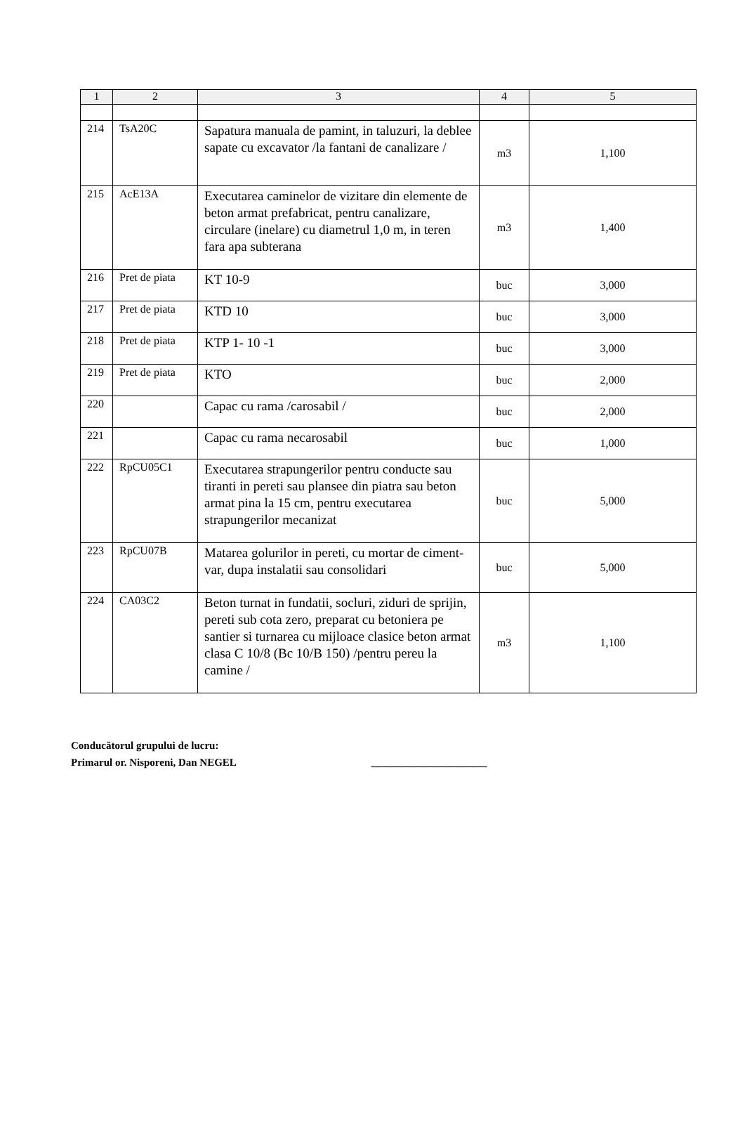| 1 | 2 | 3 | 4 | 5 |
| --- | --- | --- | --- | --- |
| 214 | TsA20C | Sapatura manuala de pamint, in taluzuri, la deblee sapate cu excavator /la fantani de canalizare / | m3 | 1,100 |
| 215 | AcE13A | Executarea caminelor de vizitare din elemente de beton armat prefabricat, pentru canalizare, circulare (inelare) cu diametrul 1,0 m, in teren fara apa subterana | m3 | 1,400 |
| 216 | Pret de piata | KT 10-9 | buc | 3,000 |
| 217 | Pret de piata | KTD 10 | buc | 3,000 |
| 218 | Pret de piata | KTP 1- 10 -1 | buc | 3,000 |
| 219 | Pret de piata | KTO | buc | 2,000 |
| 220 | | Capac cu rama /carosabil / | buc | 2,000 |
| 221 | | Capac cu rama necarosabil | buc | 1,000 |
| 222 | RpCU05C1 | Executarea strapungerilor pentru conducte sau tiranti in pereti sau plansee din piatra sau beton armat pina la 15 cm, pentru executarea strapungerilor mecanizat | buc | 5,000 |
| 223 | RpCU07B | Matarea golurilor in pereti, cu mortar de ciment-var, dupa instalatii sau consolidari | buc | 5,000 |
| 224 | CA03C2 | Beton turnat in fundatii, socluri, ziduri de sprijin, pereti sub cota zero, preparat cu betoniera pe santier si turnarea cu mijloace clasice beton armat clasa C 10/8 (Bc 10/B 150) /pentru pereu la camine / | m3 | 1,100 |
Conducătorul grupului de lucru:
Primarul or. Nisporeni, Dan NEGEL ______________________